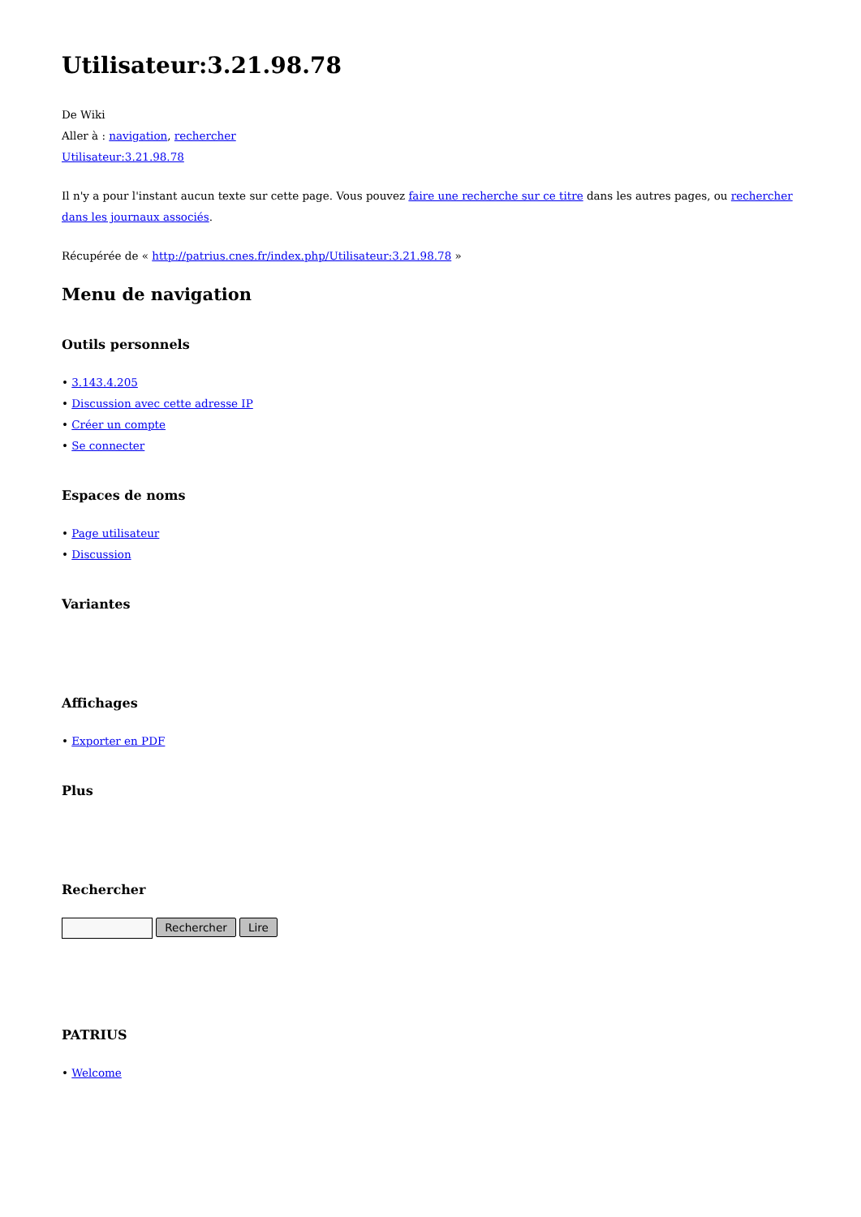Utilisateur:3.21.98.78
De Wiki
Aller à : navigation, rechercher
Utilisateur:3.21.98.78
Il n'y a pour l'instant aucun texte sur cette page. Vous pouvez faire une recherche sur ce titre dans les autres pages, ou rechercher dans les journaux associés.
Récupérée de « http://patrius.cnes.fr/index.php/Utilisateur:3.21.98.78 »
Menu de navigation
Outils personnels
• 3.143.4.205
• Discussion avec cette adresse IP
• Créer un compte
• Se connecter
Espaces de noms
• Page utilisateur
• Discussion
Variantes
Affichages
• Exporter en PDF
Plus
Rechercher
Rechercher Lire
PATRIUS
• Welcome